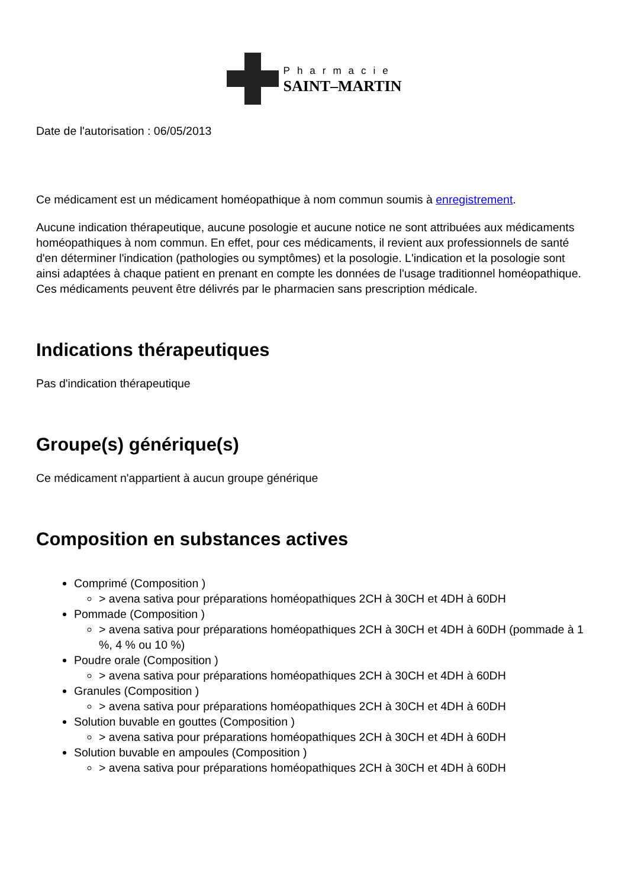Pharmacie
SAINT–MARTIN
Date de l'autorisation : 06/05/2013
Ce médicament est un médicament homéopathique à nom commun soumis à enregistrement.
Aucune indication thérapeutique, aucune posologie et aucune notice ne sont attribuées aux médicaments homéopathiques à nom commun. En effet, pour ces médicaments, il revient aux professionnels de santé d'en déterminer l'indication (pathologies ou symptômes) et la posologie. L'indication et la posologie sont ainsi adaptées à chaque patient en prenant en compte les données de l'usage traditionnel homéopathique. Ces médicaments peuvent être délivrés par le pharmacien sans prescription médicale.
Indications thérapeutiques
Pas d'indication thérapeutique
Groupe(s) générique(s)
Ce médicament n'appartient à aucun groupe générique
Composition en substances actives
Comprimé (Composition )
> avena sativa pour préparations homéopathiques 2CH à 30CH et 4DH à 60DH
Pommade (Composition )
> avena sativa pour préparations homéopathiques 2CH à 30CH et 4DH à 60DH (pommade à 1 %, 4 % ou 10 %)
Poudre orale (Composition )
> avena sativa pour préparations homéopathiques 2CH à 30CH et 4DH à 60DH
Granules (Composition )
> avena sativa pour préparations homéopathiques 2CH à 30CH et 4DH à 60DH
Solution buvable en gouttes (Composition )
> avena sativa pour préparations homéopathiques 2CH à 30CH et 4DH à 60DH
Solution buvable en ampoules (Composition )
> avena sativa pour préparations homéopathiques 2CH à 30CH et 4DH à 60DH